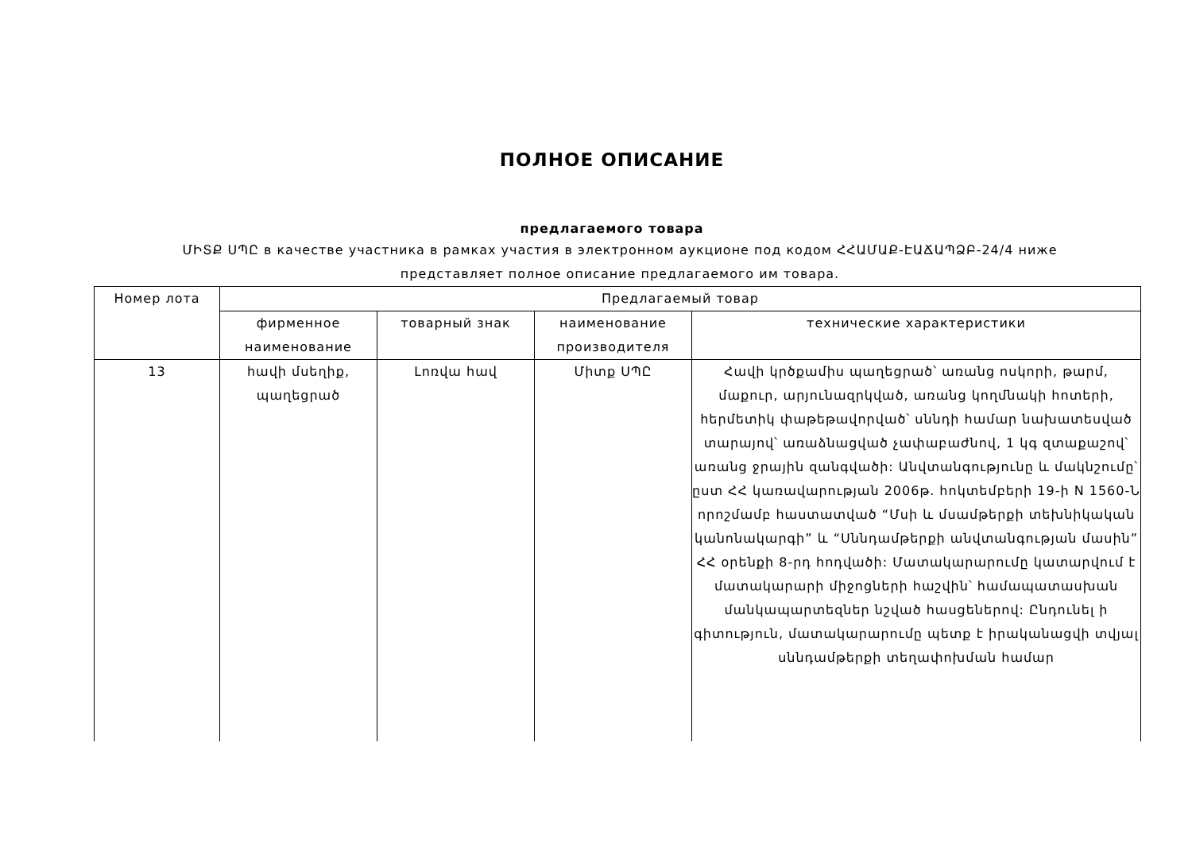ПОЛНОЕ ОПИСАНИЕ
предлагаемого товара
ՄԻՏՔ ՍՊԸ в качестве участника в рамках участия в электронном аукционе под кодом ՀՀԱՄԱՔ-ԷԱՃԱՊՁԲ-24/4 ниже представляет полное описание предлагаемого им товара.
| Номер лота | Предлагаемый товар | | | |
| --- | --- | --- | --- | --- |
| | фирменное наименование | товарный знак | наименование производителя | технические характеристики |
| 13 | հավի մսեղիք, պաղեցրած | Լոռվա հավ | Միտք ՍՊԸ | Հավի կրծքամիս պաղեցրած՝ առանց ոսկորի, թարմ, մաքուր, արյունազրկված, առանց կողմնակի հոտերի, հերմետիկ փաթեթավորված՝ սննդի համար նախատեսված տարայով՝ առաձնացված չափաբաժնով, 1 կգ զտաքաշով՝ առանց ջրային զանգվածի: Անվտանգությունը և մակնշումը՝ ըստ ՀՀ կառավարության 2006թ. հոկտեմբերի 19-ի N 1560-Ն որոշմամբ հաստատված “Մսի և մսամթերքի տեխնիկական կանոնակարգի” և “Սննդամթերքի անվտանգության մասին” ՀՀ օրենքի 8-րդ հոդվածի: Մատակարարումը կատարվում է մատակարարի միջոցների հաշվին՝ համապատասխան մանկապարտեզներ նշված հասցեներով: Ընդունել ի գիտություն, մատակարարումը պետք է իրականացվի տվյալ սննդամթերքի տեղափոխման համար |